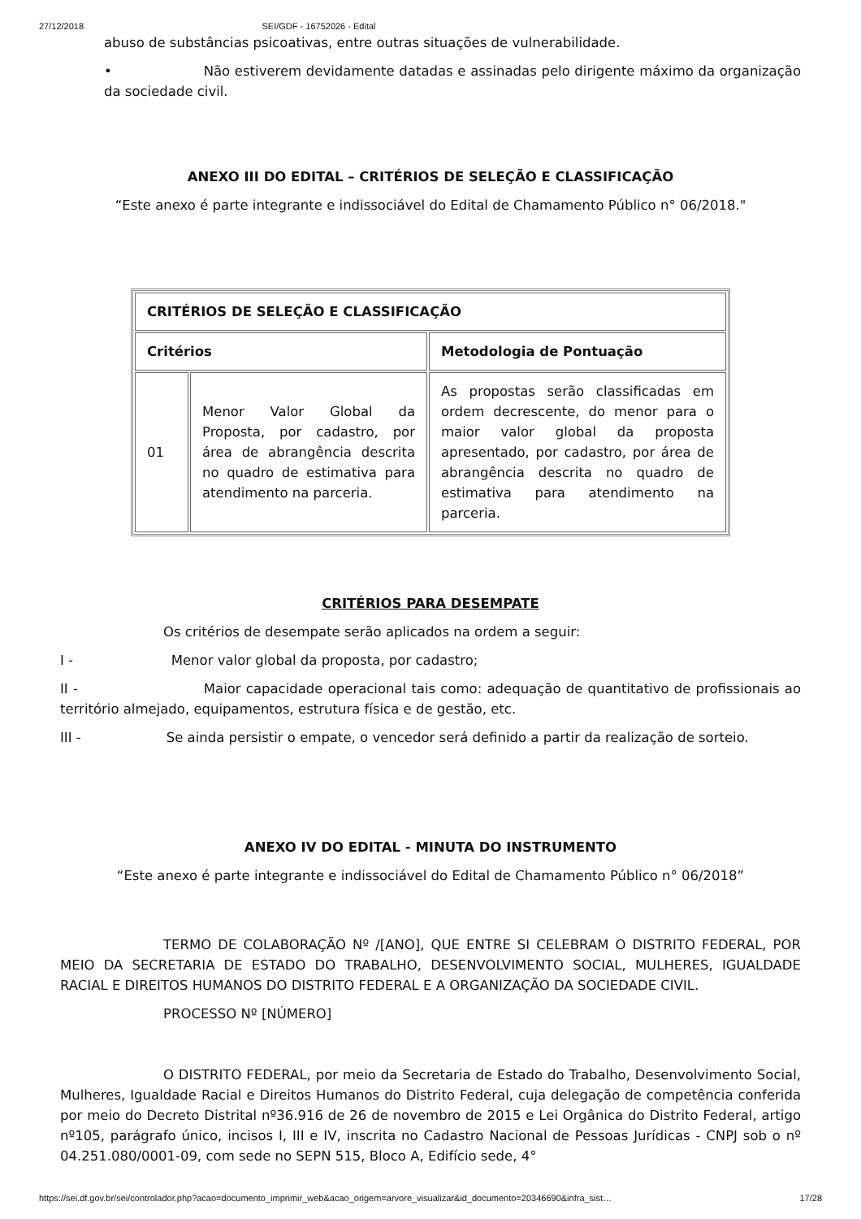27/12/2018 SEI/GDF - 16752026 - Edital
abuso de substâncias psicoativas, entre outras situações de vulnerabilidade.
• Não estiverem devidamente datadas e assinadas pelo dirigente máximo da organização da sociedade civil.
ANEXO III DO EDITAL – CRITÉRIOS DE SELEÇÃO E CLASSIFICAÇÃO
“Este anexo é parte integrante e indissociável do Edital de Chamamento Público n° 06/2018."
| CRITÉRIOS DE SELEÇÃO E CLASSIFICAÇÃO | | |
| Critérios | | Metodologia de Pontuação |
| 01 | Menor Valor Global da Proposta, por cadastro, por área de abrangência descrita no quadro de estimativa para atendimento na parceria. | As propostas serão classificadas em ordem decrescente, do menor para o maior valor global da proposta apresentado, por cadastro, por área de abrangência descrita no quadro de estimativa para atendimento na parceria. |
CRITÉRIOS PARA DESEMPATE
Os critérios de desempate serão aplicados na ordem a seguir:
I - Menor valor global da proposta, por cadastro;
II - Maior capacidade operacional tais como: adequação de quantitativo de profissionais ao território almejado, equipamentos, estrutura física e de gestão, etc.
III - Se ainda persistir o empate, o vencedor será definido a partir da realização de sorteio.
ANEXO IV DO EDITAL - MINUTA DO INSTRUMENTO
“Este anexo é parte integrante e indissociável do Edital de Chamamento Público n° 06/2018”
TERMO DE COLABORAÇÃO Nº /[ANO], QUE ENTRE SI CELEBRAM O DISTRITO FEDERAL, POR MEIO DA SECRETARIA DE ESTADO DO TRABALHO, DESENVOLVIMENTO SOCIAL, MULHERES, IGUALDADE RACIAL E DIREITOS HUMANOS DO DISTRITO FEDERAL E A ORGANIZAÇÃO DA SOCIEDADE CIVIL.
PROCESSO Nº [NÚMERO]
O DISTRITO FEDERAL, por meio da Secretaria de Estado do Trabalho, Desenvolvimento Social, Mulheres, Igualdade Racial e Direitos Humanos do Distrito Federal, cuja delegação de competência conferida por meio do Decreto Distrital nº36.916 de 26 de novembro de 2015 e Lei Orgânica do Distrito Federal, artigo nº105, parágrafo único, incisos I, III e IV, inscrita no Cadastro Nacional de Pessoas Jurídicas - CNPJ sob o nº 04.251.080/0001-09, com sede no SEPN 515, Bloco A, Edifício sede, 4°
https://sei.df.gov.br/sei/controlador.php?acao=documento_imprimir_web&acao_origem=arvore_visualizar&id_documento=20346690&infra_sist… 17/28